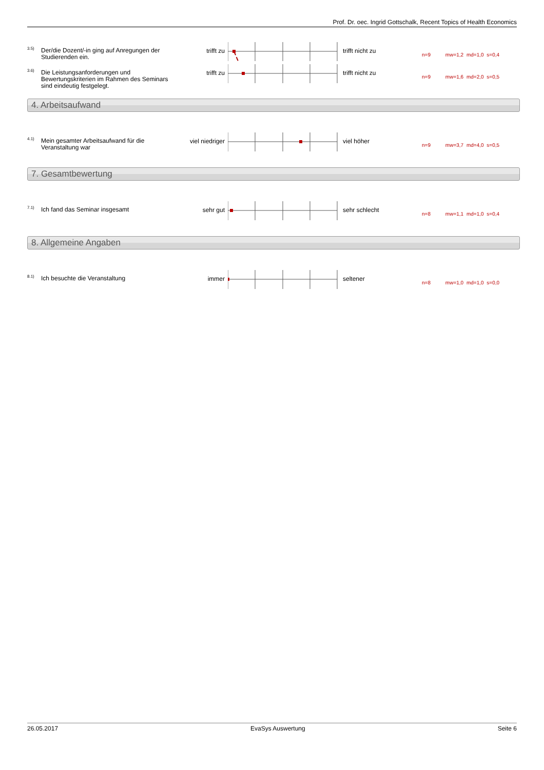Prof. Dr. oec. Ingrid Gottschalk, Recent Topics of Health Economics
3.5)
Der/die Dozent/-in ging auf Anregungen der Studierenden ein.
trifft zu trifft nicht zu
n=9 mw=1,2 md=1,0 s=0,4
3.6)
Die Leistungsanforderungen und Bewertungskriterien im Rahmen des Seminars sind eindeutig festgelegt.
trifft zu trifft nicht zu
n=9 mw=1,6 md=2,0 s=0,5
4. Arbeitsaufwand
4.1)
Mein gesamter Arbeitsaufwand für die Veranstaltung war
viel niedriger viel höher
n=9 mw=3,7 md=4,0 s=0,5
7. Gesamtbewertung
7.1) Ich fand das Seminar insgesamt sehr gut sehr schlecht
n=8 mw=1,1 md=1,0 s=0,4
8. Allgemeine Angaben
8.1) Ich besuchte die Veranstaltung immer seltener
n=8 mw=1,0 md=1,0 s=0,0
26.05.2017 EvaSys Auswertung Seite 6